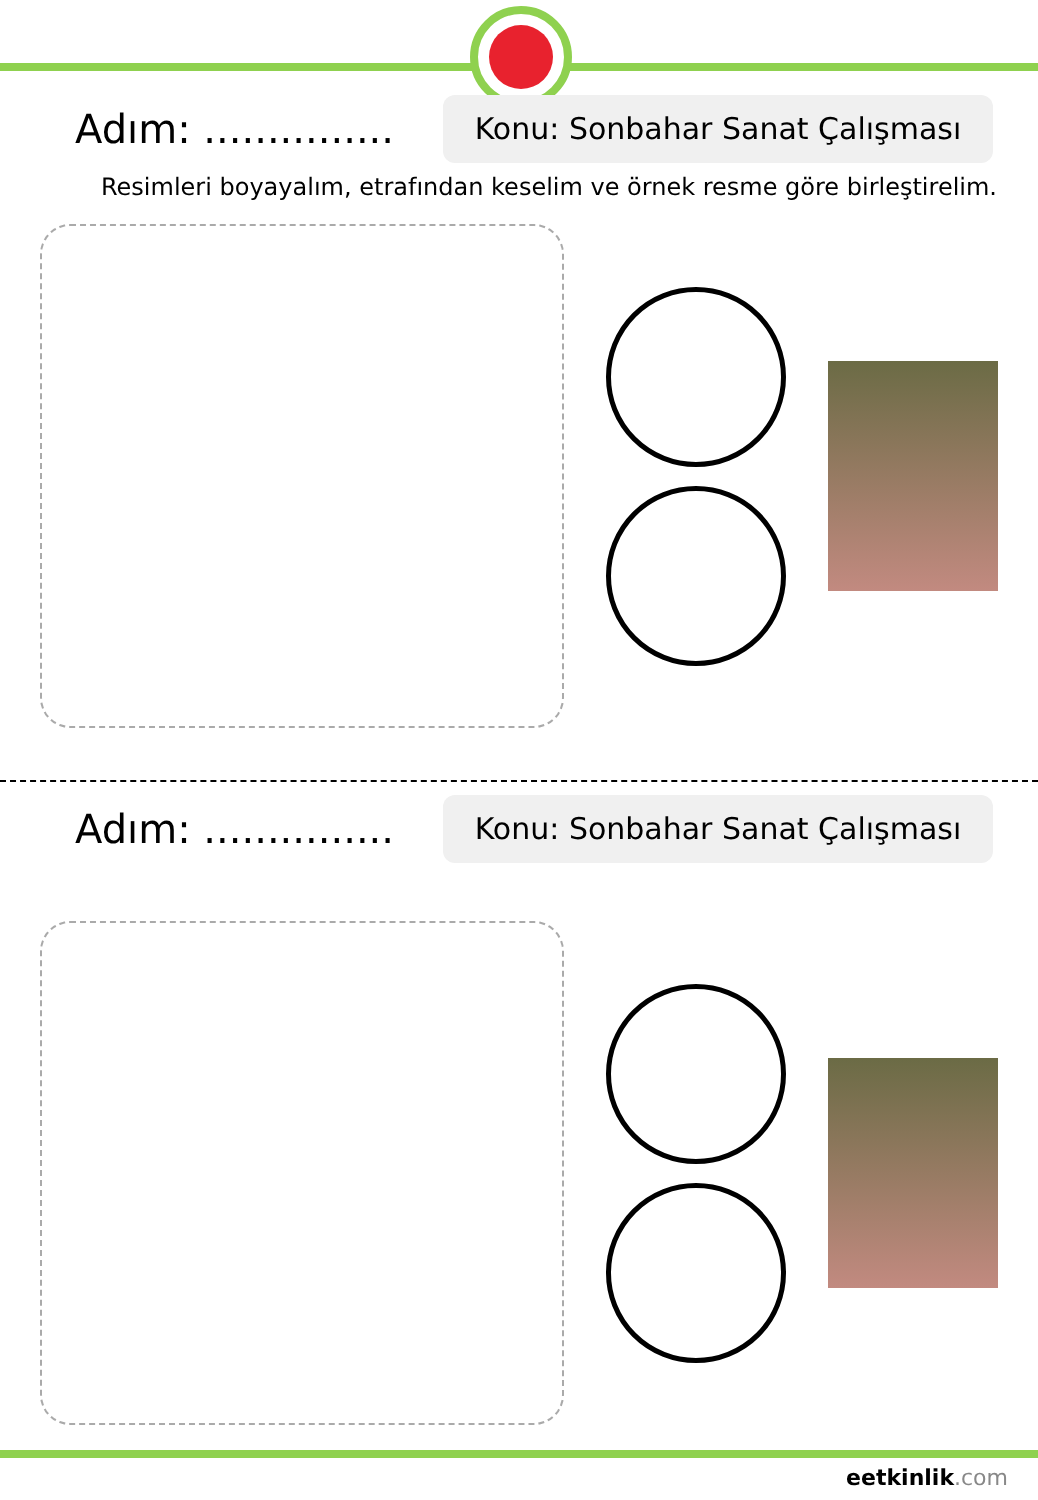Adım: ...............
Konu: Sonbahar Sanat Çalışması
Resimleri boyayalım, etrafından keselim ve örnek resme göre birleştirelim.
Adım: ...............
Konu: Sonbahar Sanat Çalışması
eetkinlik.com